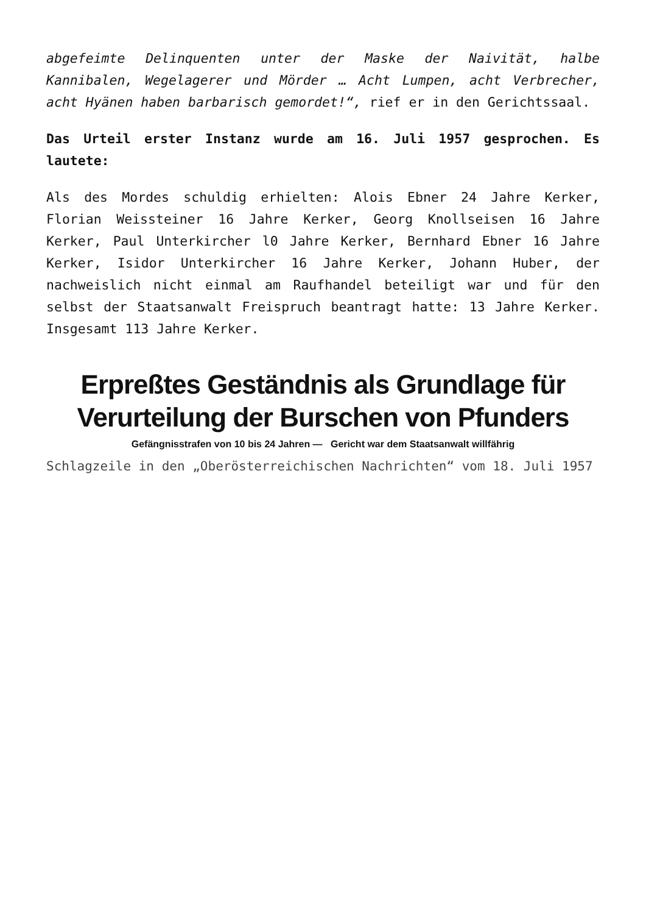abgefeimte Delinquenten unter der Maske der Naivität, halbe Kannibalen, Wegelagerer und Mörder … Acht Lumpen, acht Verbrecher, acht Hyänen haben barbarisch gemordet!“, rief er in den Gerichtssaal.
Das Urteil erster Instanz wurde am 16. Juli 1957 gesprochen. Es lautete:
Als des Mordes schuldig erhielten: Alois Ebner 24 Jahre Kerker, Florian Weissteiner 16 Jahre Kerker, Georg Knollseisen 16 Jahre Kerker, Paul Unterkircher l0 Jahre Kerker, Bernhard Ebner 16 Jahre Kerker, Isidor Unterkircher 16 Jahre Kerker, Johann Huber, der nachweislich nicht einmal am Raufhandel beteiligt war und für den selbst der Staatsanwalt Freispruch beantragt hatte: 13 Jahre Kerker. Insgesamt 113 Jahre Kerker.
Erpreßtes Geständnis als Grundlage für
Verurteilung der Burschen von Pfunders
Gefängnisstrafen von 10 bis 24 Jahren — Gericht war dem Staatsanwalt willfährig
Schlagzeile in den „Oberösterreichischen Nachrichten“ vom 18. Juli 1957